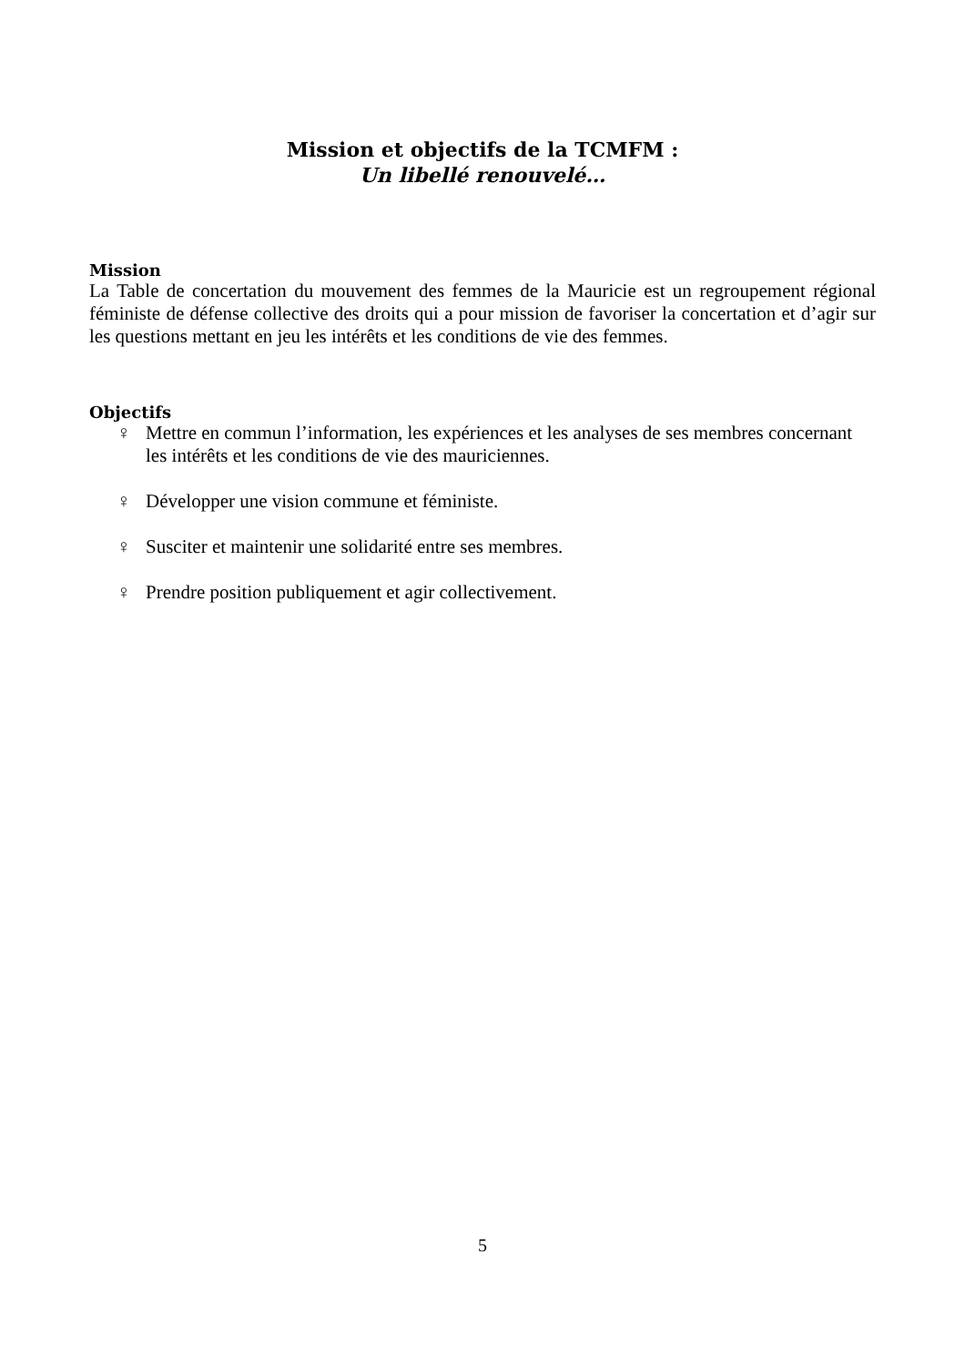Mission et objectifs de la TCMFM :
Un libellé renouvelé…
Mission
La Table de concertation du mouvement des femmes de la Mauricie est un regroupement régional féministe de défense collective des droits qui a pour mission de favoriser la concertation et d’agir sur les questions mettant en jeu les intérêts et les conditions de vie des femmes.
Objectifs
♀ Mettre en commun l’information, les expériences et les analyses de ses membres concernant les intérêts et les conditions de vie des mauriciennes.
♀ Développer une vision commune et féministe.
♀ Susciter et maintenir une solidarité entre ses membres.
♀ Prendre position publiquement et agir collectivement.
5